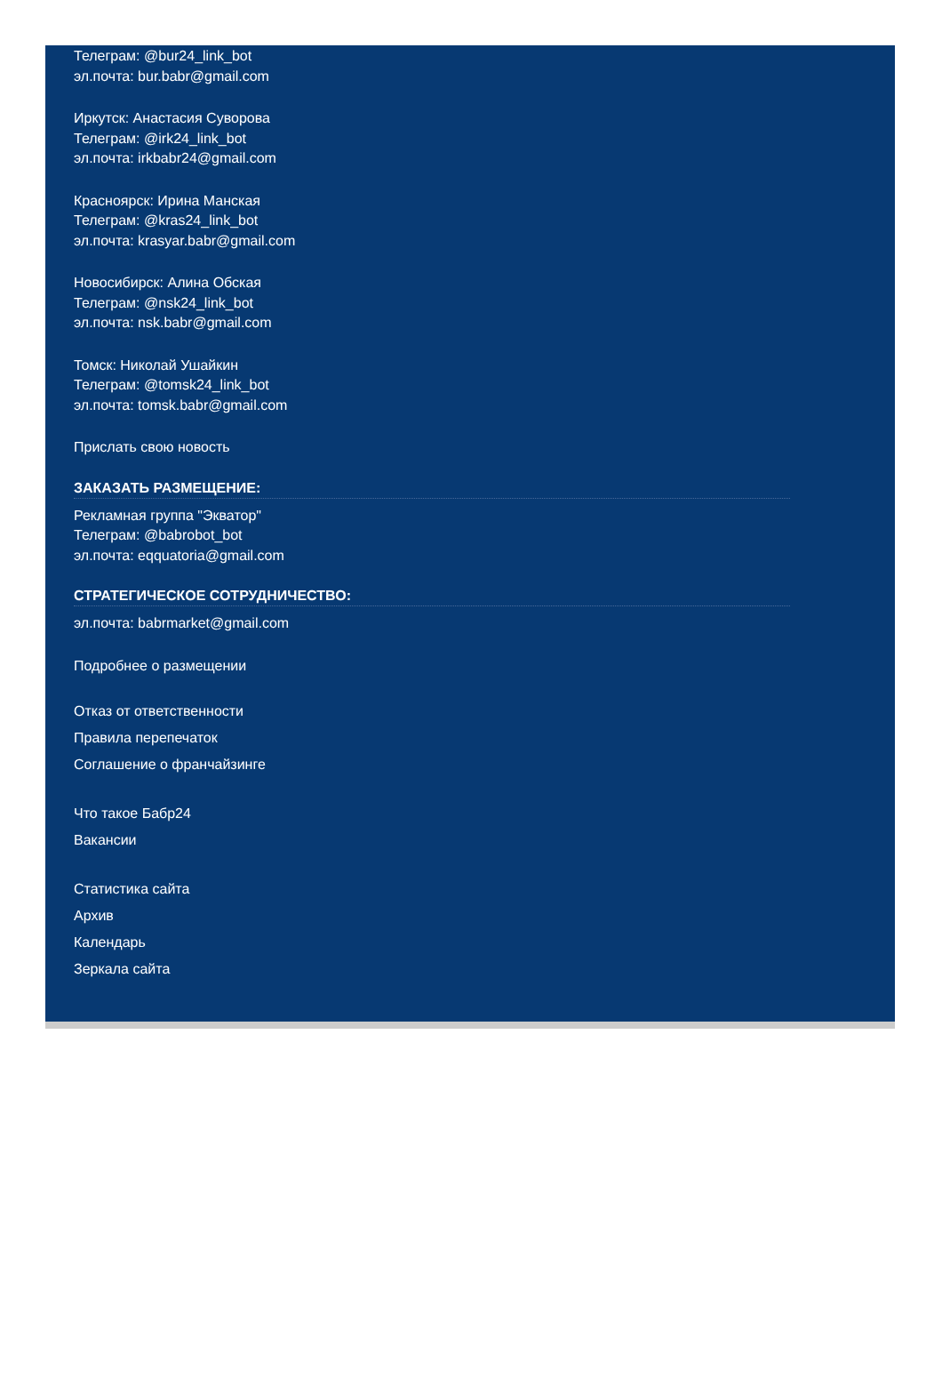Телеграм: @bur24_link_bot
эл.почта: bur.babr@gmail.com
Иркутск: Анастасия Суворова
Телеграм: @irk24_link_bot
эл.почта: irkbabr24@gmail.com
Красноярск: Ирина Манская
Телеграм: @kras24_link_bot
эл.почта: krasyar.babr@gmail.com
Новосибирск: Алина Обская
Телеграм: @nsk24_link_bot
эл.почта: nsk.babr@gmail.com
Томск: Николай Ушайкин
Телеграм: @tomsk24_link_bot
эл.почта: tomsk.babr@gmail.com
Прислать свою новость
ЗАКАЗАТЬ РАЗМЕЩЕНИЕ:
Рекламная группа "Экватор"
Телеграм: @babrobot_bot
эл.почта: eqquatoria@gmail.com
СТРАТЕГИЧЕСКОЕ СОТРУДНИЧЕСТВО:
эл.почта: babrmarket@gmail.com
Подробнее о размещении
Отказ от ответственности
Правила перепечаток
Соглашение о франчайзинге
Что такое Бабр24
Вакансии
Статистика сайта
Архив
Календарь
Зеркала сайта